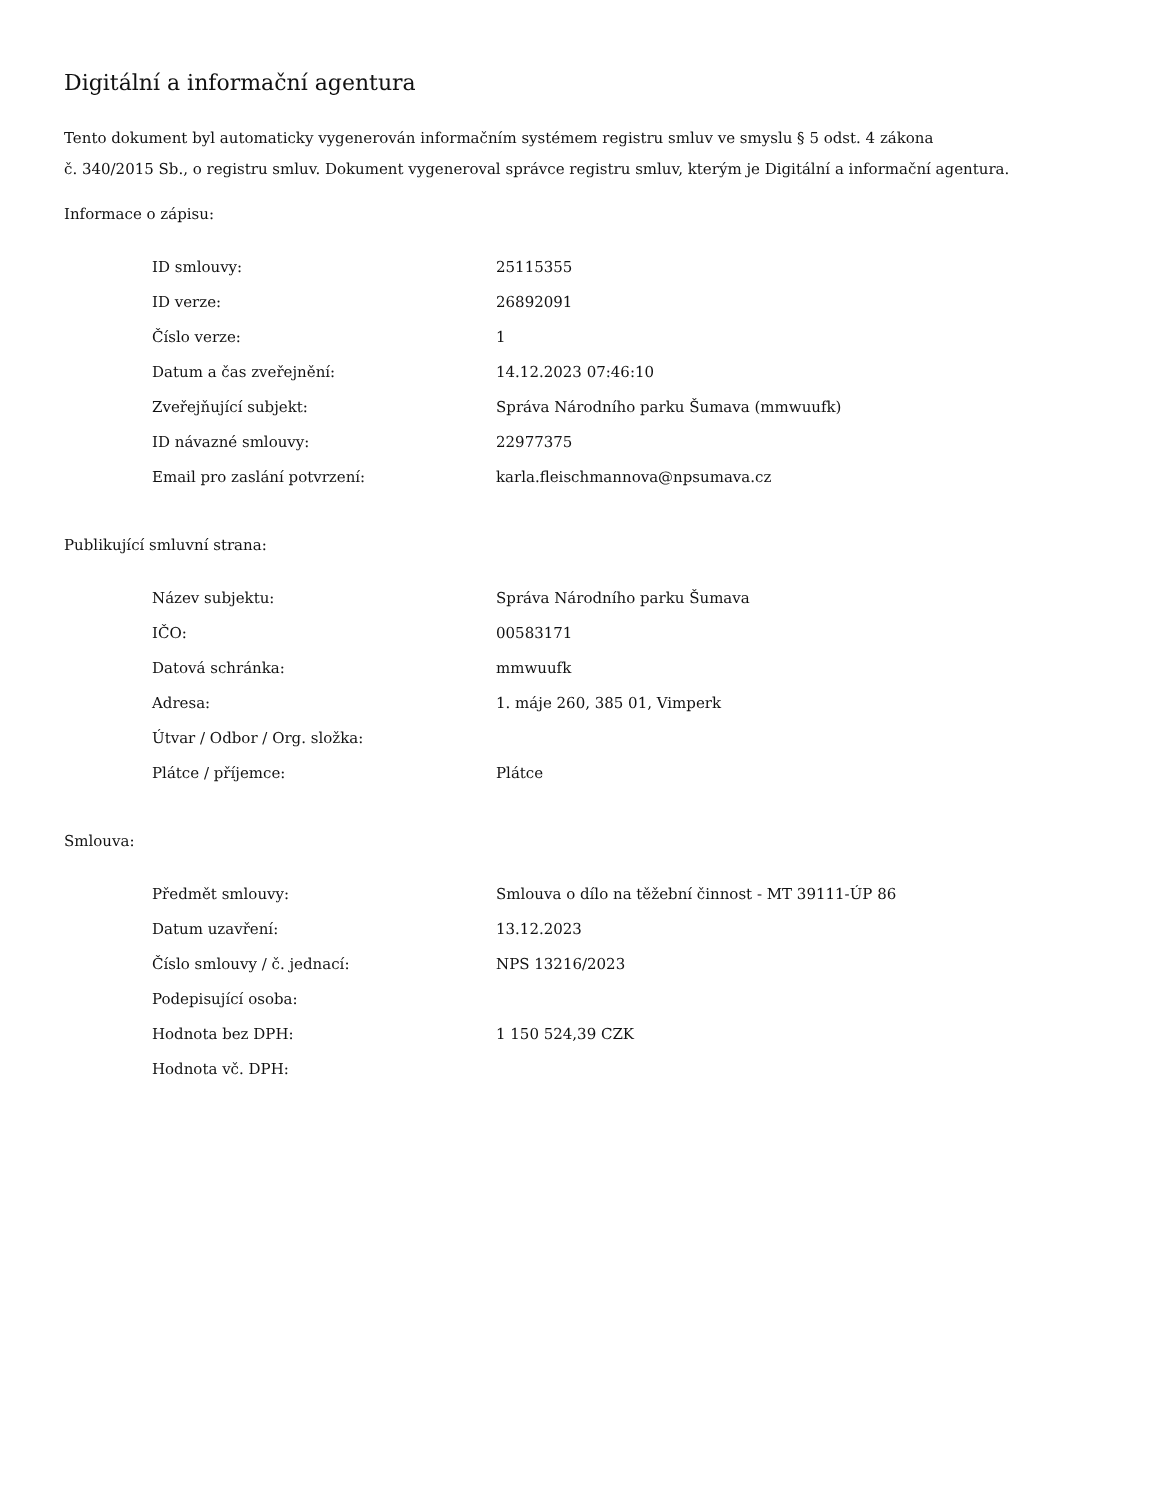Digitální a informační agentura
Tento dokument byl automaticky vygenerován informačním systémem registru smluv ve smyslu § 5 odst. 4 zákona
č. 340/2015 Sb., o registru smluv. Dokument vygeneroval správce registru smluv, kterým je Digitální a informační agentura.
Informace o zápisu:
| ID smlouvy: | 25115355 |
| ID verze: | 26892091 |
| Číslo verze: | 1 |
| Datum a čas zveřejnění: | 14.12.2023 07:46:10 |
| Zveřejňující subjekt: | Správa Národního parku Šumava (mmwuufk) |
| ID návazné smlouvy: | 22977375 |
| Email pro zaslání potvrzení: | karla.fleischmannova@npsumava.cz |
Publikující smluvní strana:
| Název subjektu: | Správa Národního parku Šumava |
| IČO: | 00583171 |
| Datová schránka: | mmwuufk |
| Adresa: | 1. máje 260, 385 01, Vimperk |
| Útvar / Odbor / Org. složka: | |
| Plátce / příjemce: | Plátce |
Smlouva:
| Předmět smlouvy: | Smlouva o dílo na těžební činnost - MT 39111-ÚP 86 |
| Datum uzavření: | 13.12.2023 |
| Číslo smlouvy / č. jednací: | NPS 13216/2023 |
| Podepisující osoba: | |
| Hodnota bez DPH: | 1 150 524,39 CZK |
| Hodnota vč. DPH: | |